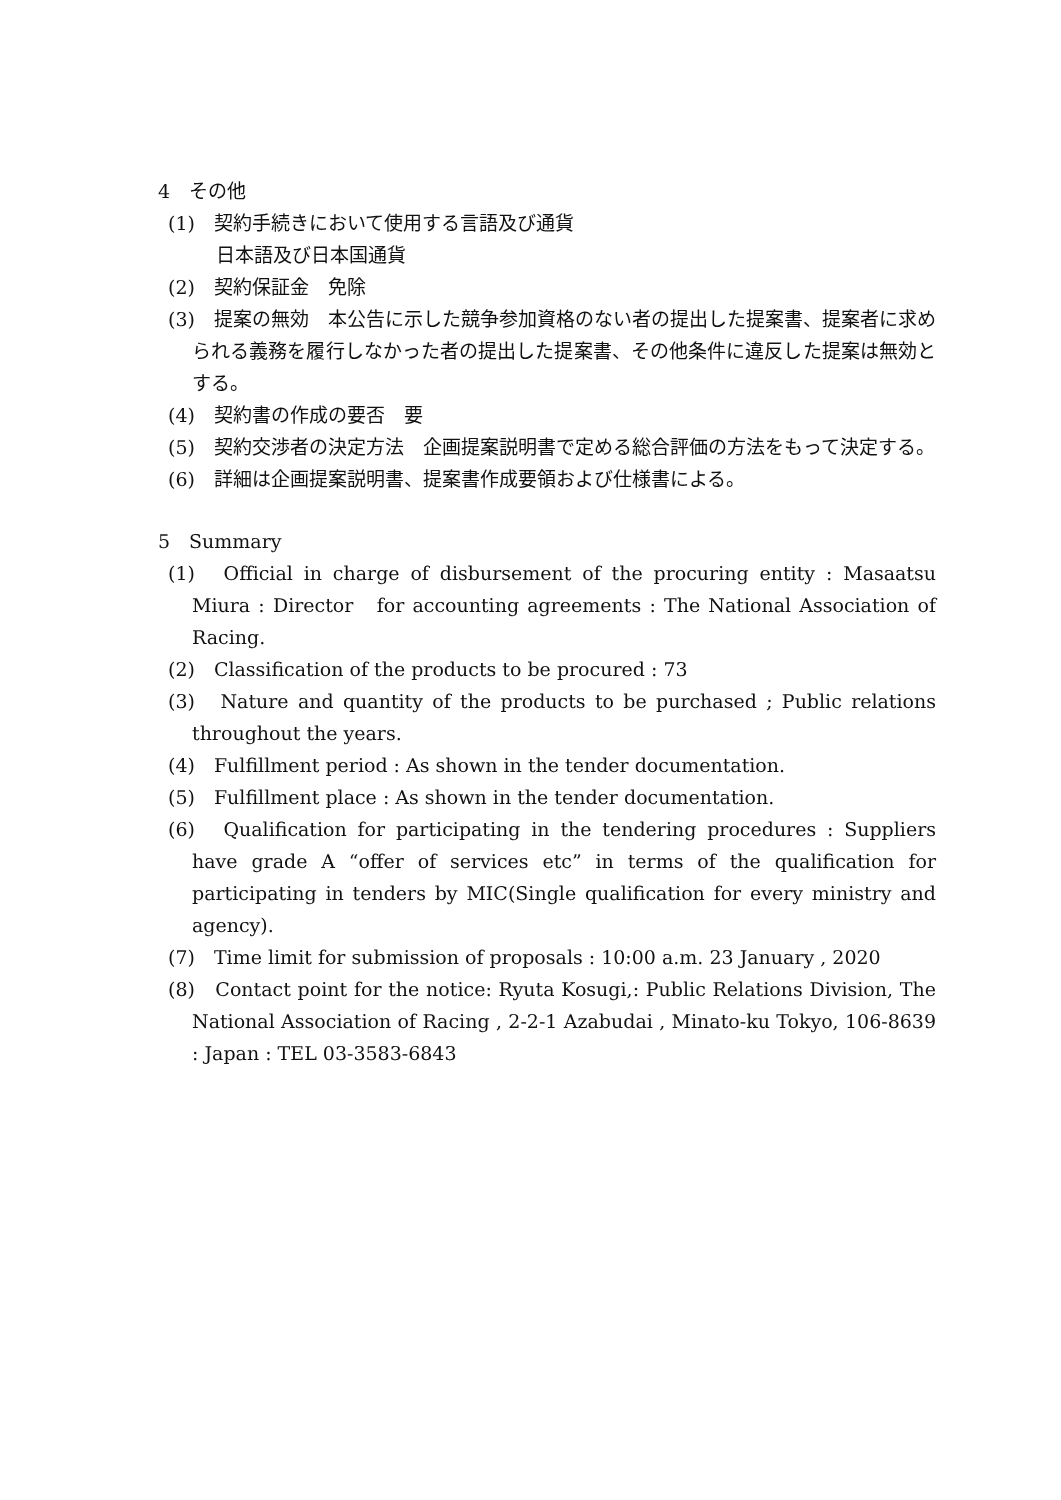4　その他
(1)　契約手続きにおいて使用する言語及び通貨
日本語及び日本国通貨
(2)　契約保証金　免除
(3)　提案の無効　本公告に示した競争参加資格のない者の提出した提案書、提案者に求められる義務を履行しなかった者の提出した提案書、その他条件に違反した提案は無効とする。
(4)　契約書の作成の要否　要
(5)　契約交渉者の決定方法　企画提案説明書で定める総合評価の方法をもって決定する。
(6)　詳細は企画提案説明書、提案書作成要領および仕様書による。
5　Summary
(1)　Official in charge of disbursement of the procuring entity : Masaatsu Miura : Director　for accounting agreements : The National Association of Racing.
(2)　Classification of the products to be procured : 73
(3)　Nature and quantity of the products to be purchased ; Public relations throughout the years.
(4)　Fulfillment period : As shown in the tender documentation.
(5)　Fulfillment place : As shown in the tender documentation.
(6)　Qualification for participating in the tendering procedures : Suppliers have grade A “offer of services etc” in terms of the qualification for participating in tenders by MIC(Single qualification for every ministry and agency).
(7)　Time limit for submission of proposals : 10:00 a.m. 23 January , 2020
(8)　Contact point for the notice: Ryuta Kosugi,: Public Relations Division, The National Association of Racing , 2-2-1 Azabudai , Minato-ku Tokyo, 106-8639 : Japan : TEL 03-3583-6843